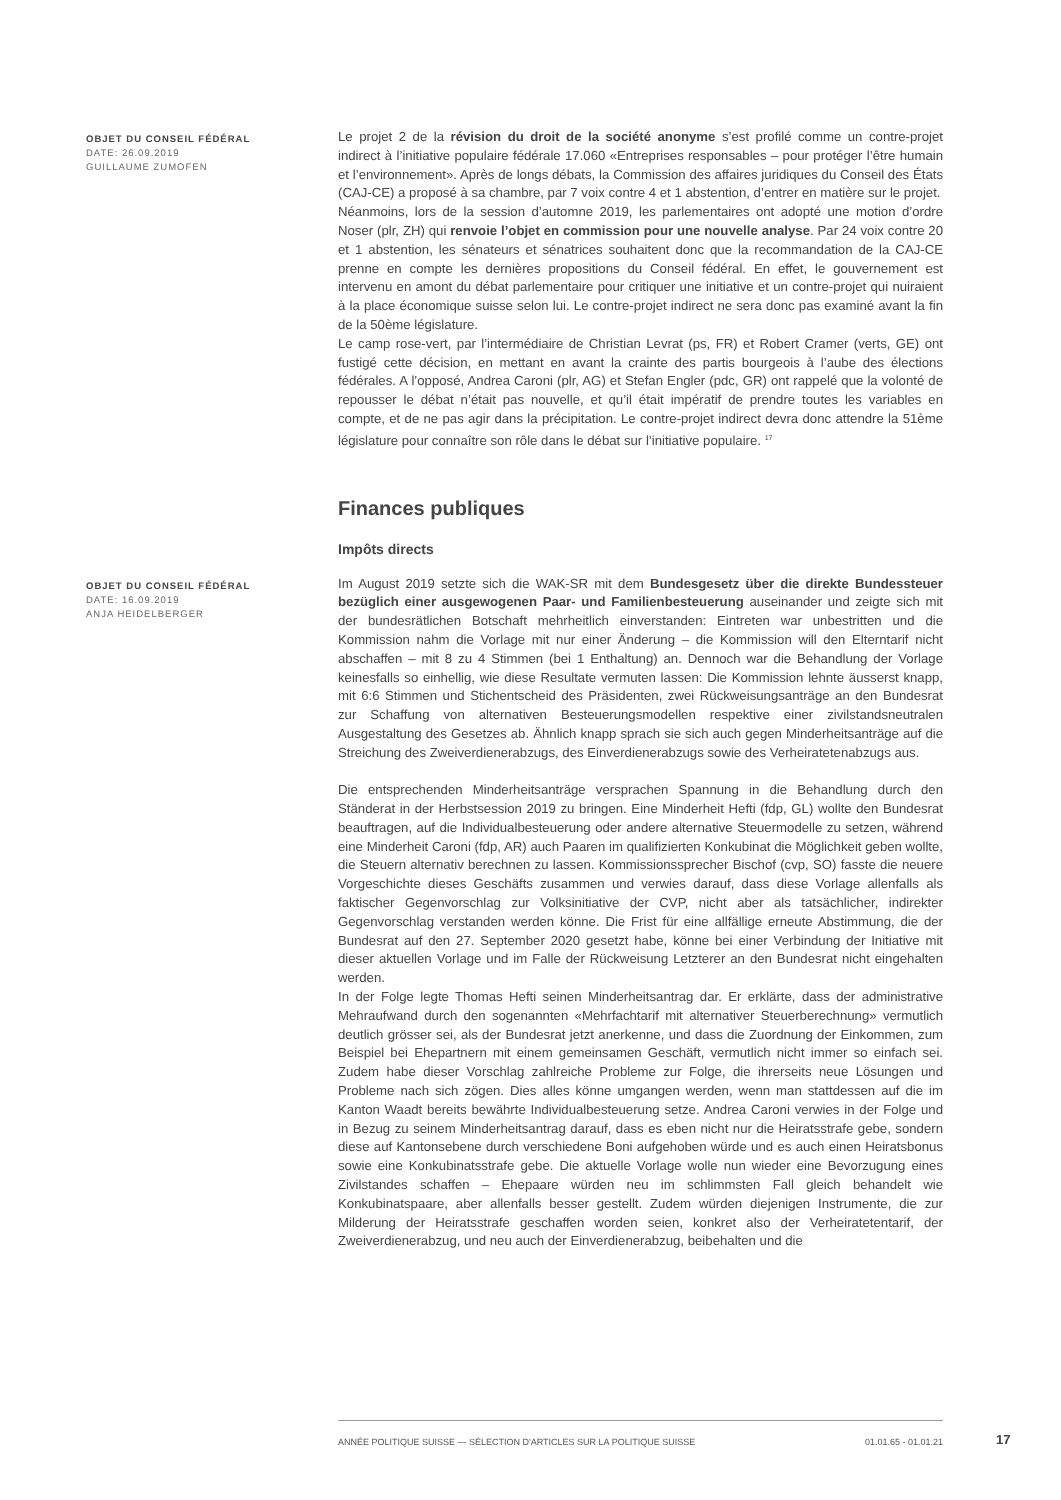OBJET DU CONSEIL FÉDÉRAL
DATE: 26.09.2019
GUILLAUME ZUMOFEN
Le projet 2 de la révision du droit de la société anonyme s’est profilé comme un contre-projet indirect à l’initiative populaire fédérale 17.060 «Entreprises responsables – pour protéger l’être humain et l’environnement». Après de longs débats, la Commission des affaires juridiques du Conseil des États (CAJ-CE) a proposé à sa chambre, par 7 voix contre 4 et 1 abstention, d’entrer en matière sur le projet.
Néanmoins, lors de la session d’automne 2019, les parlementaires ont adopté une motion d’ordre Noser (plr, ZH) qui renvoie l’objet en commission pour une nouvelle analyse. Par 24 voix contre 20 et 1 abstention, les sénateurs et sénatrices souhaitent donc que la recommandation de la CAJ-CE prenne en compte les dernières propositions du Conseil fédéral. En effet, le gouvernement est intervenu en amont du débat parlementaire pour critiquer une initiative et un contre-projet qui nuiraient à la place économique suisse selon lui. Le contre-projet indirect ne sera donc pas examiné avant la fin de la 50ème législature.
Le camp rose-vert, par l’intermédiaire de Christian Levrat (ps, FR) et Robert Cramer (verts, GE) ont fustigé cette décision, en mettant en avant la crainte des partis bourgeois à l’aube des élections fédérales. A l’opposé, Andrea Caroni (plr, AG) et Stefan Engler (pdc, GR) ont rappelé que la volonté de repousser le débat n’était pas nouvelle, et qu’il était impératif de prendre toutes les variables en compte, et de ne pas agir dans la précipitation. Le contre-projet indirect devra donc attendre la 51ème législature pour connaître son rôle dans le débat sur l’initiative populaire. <sup>17</sup>
Finances publiques
Impôts directs
OBJET DU CONSEIL FÉDÉRAL
DATE: 16.09.2019
ANJA HEIDELBERGER
Im August 2019 setzte sich die WAK-SR mit dem Bundesgesetz über die direkte Bundessteuer bezüglich einer ausgewogenen Paar- und Familienbesteuerung auseinander und zeigte sich mit der bundesrätlichen Botschaft mehrheitlich einverstanden: Eintreten war unbestritten und die Kommission nahm die Vorlage mit nur einer Änderung – die Kommission will den Elterntarif nicht abschaffen – mit 8 zu 4 Stimmen (bei 1 Enthaltung) an. Dennoch war die Behandlung der Vorlage keinesfalls so einhellig, wie diese Resultate vermuten lassen: Die Kommission lehnte äusserst knapp, mit 6:6 Stimmen und Stichentscheid des Präsidenten, zwei Rückweisungsanträge an den Bundesrat zur Schaffung von alternativen Besteuerungsmodellen respektive einer zivilstandsneutralen Ausgestaltung des Gesetzes ab. Ähnlich knapp sprach sie sich auch gegen Minderheitsanträge auf die Streichung des Zweiverdienerabzugs, des Einverdienerabzugs sowie des Verheiratetenabzugs aus.
Die entsprechenden Minderheitsanträge versprachen Spannung in die Behandlung durch den Ständerat in der Herbstsession 2019 zu bringen. Eine Minderheit Hefti (fdp, GL) wollte den Bundesrat beauftragen, auf die Individualbesteuerung oder andere alternative Steuermodelle zu setzen, während eine Minderheit Caroni (fdp, AR) auch Paaren im qualifizierten Konkubinat die Möglichkeit geben wollte, die Steuern alternativ berechnen zu lassen. Kommissionssprecher Bischof (cvp, SO) fasste die neuere Vorgeschichte dieses Geschäfts zusammen und verwies darauf, dass diese Vorlage allenfalls als faktischer Gegenvorschlag zur Volksinitiative der CVP, nicht aber als tatsächlicher, indirekter Gegenvorschlag verstanden werden könne. Die Frist für eine allfällige erneute Abstimmung, die der Bundesrat auf den 27. September 2020 gesetzt habe, könne bei einer Verbindung der Initiative mit dieser aktuellen Vorlage und im Falle der Rückweisung Letzterer an den Bundesrat nicht eingehalten werden.
In der Folge legte Thomas Hefti seinen Minderheitsantrag dar. Er erklärte, dass der administrative Mehraufwand durch den sogenannten «Mehrfachtarif mit alternativer Steuerberechnung» vermutlich deutlich grösser sei, als der Bundesrat jetzt anerkenne, und dass die Zuordnung der Einkommen, zum Beispiel bei Ehepartnern mit einem gemeinsamen Geschäft, vermutlich nicht immer so einfach sei. Zudem habe dieser Vorschlag zahlreiche Probleme zur Folge, die ihrerseits neue Lösungen und Probleme nach sich zögen. Dies alles könne umgangen werden, wenn man stattdessen auf die im Kanton Waadt bereits bewährte Individualbesteuerung setze. Andrea Caroni verwies in der Folge und in Bezug zu seinem Minderheitsantrag darauf, dass es eben nicht nur die Heiratsstrafe gebe, sondern diese auf Kantonsebene durch verschiedene Boni aufgehoben würde und es auch einen Heiratsbonus sowie eine Konkubinatsstrafe gebe. Die aktuelle Vorlage wolle nun wieder eine Bevorzugung eines Zivilstandes schaffen – Ehepaare würden neu im schlimmsten Fall gleich behandelt wie Konkubinatspaare, aber allenfalls besser gestellt. Zudem würden diejenigen Instrumente, die zur Milderung der Heiratsstrafe geschaffen worden seien, konkret also der Verheiratetentarif, der Zweiverdienerabzug, und neu auch der Einverdienerabzug, beibehalten und die
ANNÉE POLITIQUE SUISSE — SÉLECTION D'ARTICLES SUR LA POLITIQUE SUISSE 01.01.65 - 01.01.21
17